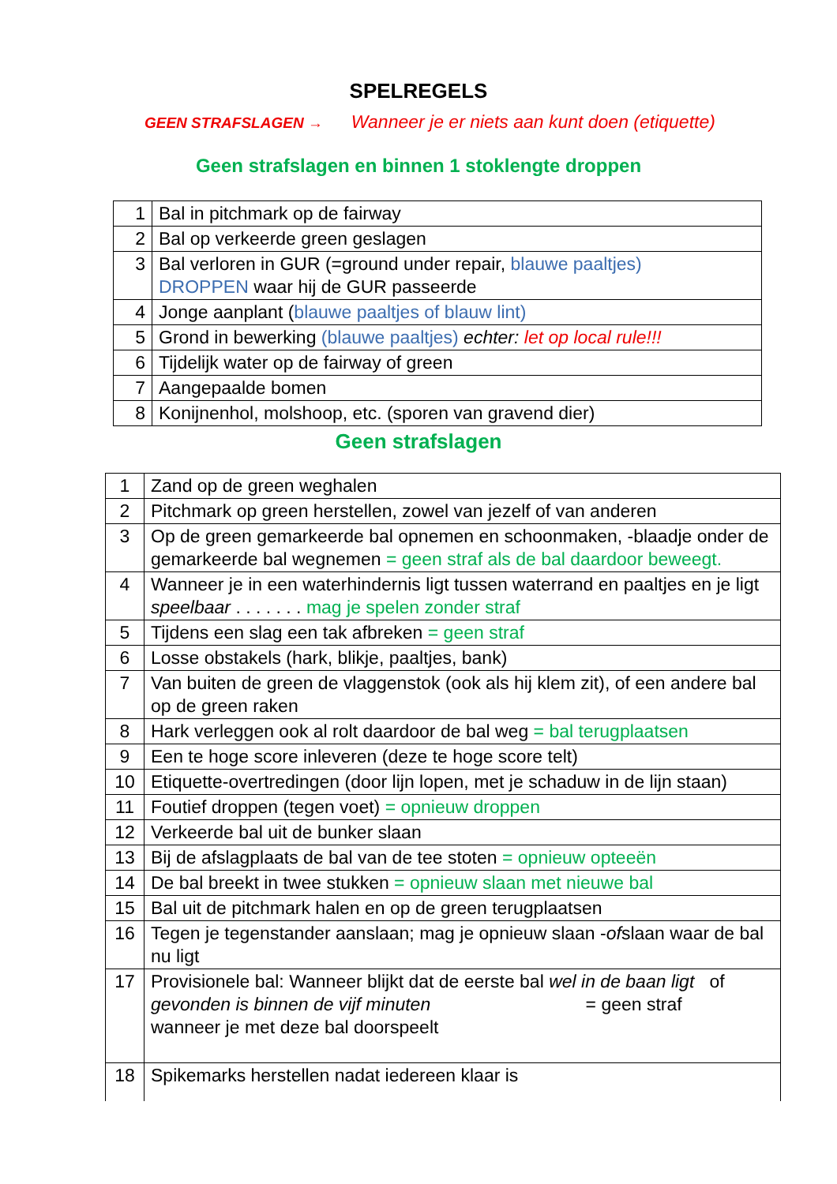SPELREGELS
GEEN STRAFSLAGEN → Wanneer je er niets aan kunt doen (etiquette)
Geen strafslagen en binnen 1 stoklengte droppen
| 1 | Bal in pitchmark op de fairway |
| 2 | Bal op verkeerde green geslagen |
| 3 | Bal verloren in GUR (=ground under repair, blauwe paaltjes) DROPPEN waar hij de GUR passeerde |
| 4 | Jonge aanplant ( blauwe paaltjes of blauw lint) |
| 5 | Grond in bewerking (blauwe paaltjes) echter: let op local rule!!! |
| 6 | Tijdelijk water op de fairway of green |
| 7 | Aangepaalde bomen |
| 8 | Konijnenhol, molshoop, etc. (sporen van gravend dier) |
Geen strafslagen
| 1 | Zand op de green weghalen |
| 2 | Pitchmark op green herstellen, zowel van jezelf of van anderen |
| 3 | Op de green gemarkeerde bal opnemen en schoonmaken, -blaadje onder de gemarkeerde bal wegnemen = geen straf als de bal daardoor beweegt. |
| 4 | Wanneer je in een waterhindernis ligt tussen waterrand en paaltjes en je ligt speelbaar . . . . . . . mag je spelen zonder straf |
| 5 | Tijdens een slag een tak afbreken = geen straf |
| 6 | Losse obstakels (hark, blikje, paaltjes, bank) |
| 7 | Van buiten de green de vlaggenstok (ook als hij klem zit), of een andere bal op de green raken |
| 8 | Hark verleggen ook al rolt daardoor de bal weg = bal terugplaatsen |
| 9 | Een te hoge score inleveren (deze te hoge score telt) |
| 10 | Etiquette-overtredingen (door lijn lopen, met je schaduw in de lijn staan) |
| 11 | Foutief droppen (tegen voet) = opnieuw droppen |
| 12 | Verkeerde bal uit de bunker slaan |
| 13 | Bij de afslagplaats de bal van de tee stoten = opnieuw opteeën |
| 14 | De bal breekt in twee stukken = opnieuw slaan met nieuwe bal |
| 15 | Bal uit de pitchmark halen en op de green terugplaatsen |
| 16 | Tegen je tegenstander aanslaan; mag je opnieuw slaan - of slaan waar de bal nu ligt |
| 17 | Provisionele bal: Wanneer blijkt dat de eerste bal wel in de baan ligt of gevonden is binnen de vijf minuten = geen straf wanneer je met deze bal doorspeelt |
| 18 | Spikemarks herstellen nadat iedereen klaar is |